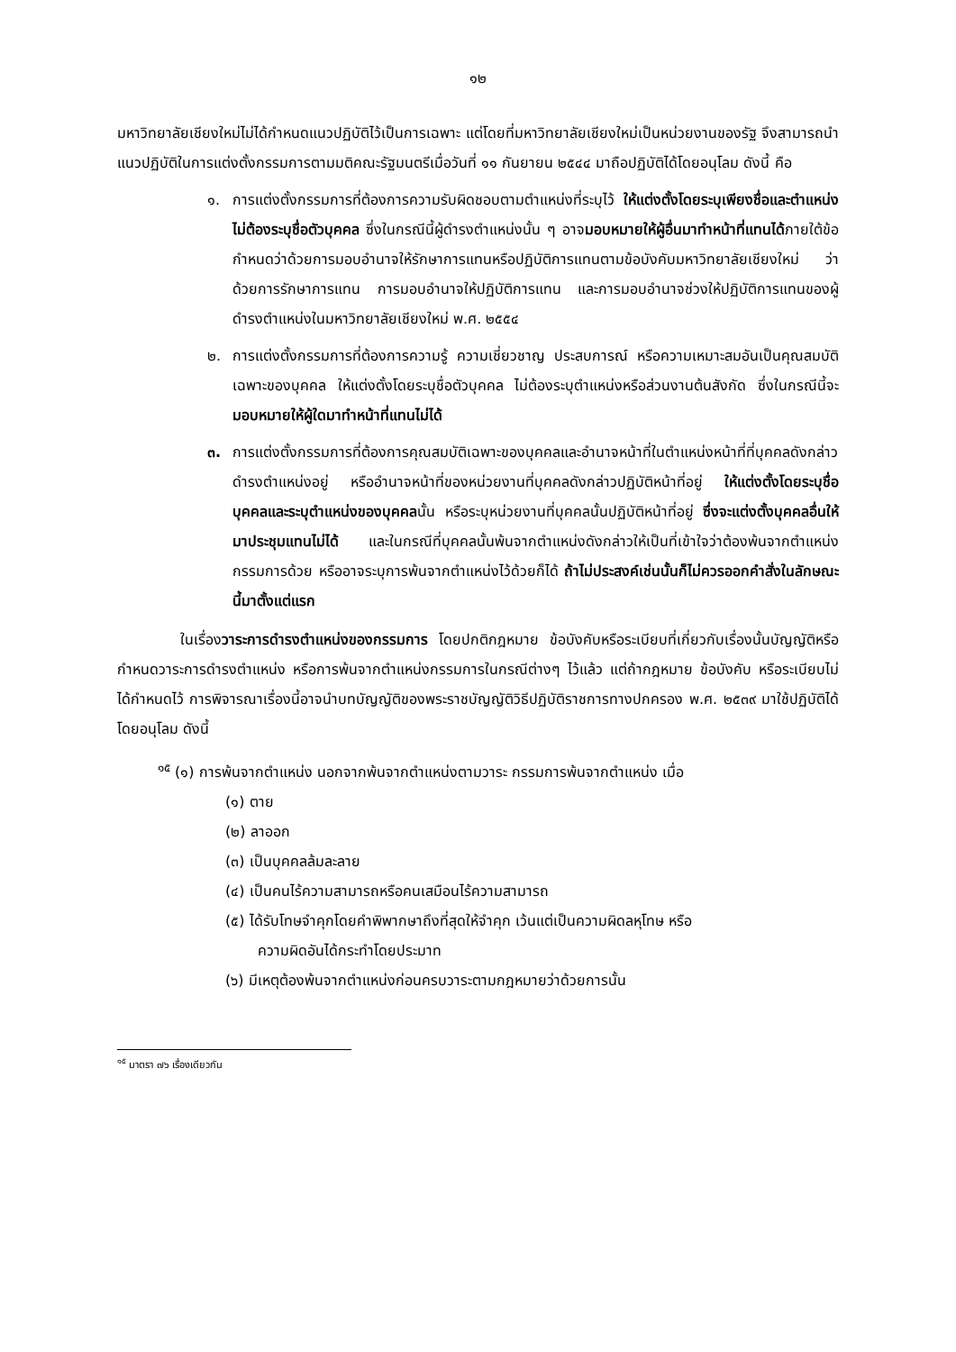๑๒
มหาวิทยาลัยเชียงใหม่ไม่ได้กำหนดแนวปฏิบัติไว้เป็นการเฉพาะ แต่โดยที่มหาวิทยาลัยเชียงใหม่เป็นหน่วยงานของรัฐ จึงสามารถนำแนวปฏิบัติในการแต่งตั้งกรรมการตามมติคณะรัฐมนตรีเมื่อวันที่ ๑๑ กันยายน ๒๕๔๔ มาถือปฏิบัติได้โดยอนุโลม ดังนี้ คือ
๑. การแต่งตั้งกรรมการที่ต้องการความรับผิดชอบตามตำแหน่งที่ระบุไว้ ให้แต่งตั้งโดยระบุเพียงชื่อและตำแหน่ง ไม่ต้องระบุชื่อตัวบุคคล ซึ่งในกรณีนี้ผู้ดำรงตำแหน่งนั้น ๆ อาจมอบหมายให้ผู้อื่นมาทำหน้าที่แทนได้ภายใต้ข้อกำหนดว่าด้วยการมอบอำนาจให้รักษาการแทนหรือปฏิบัติการแทนตามข้อบังคับมหาวิทยาลัยเชียงใหม่ ว่าด้วยการรักษาการแทน การมอบอำนาจให้ปฏิบัติการแทน และการมอบอำนาจช่วงให้ปฏิบัติการแทนของผู้ดำรงตำแหน่งในมหาวิทยาลัยเชียงใหม่ พ.ศ. ๒๕๕๔
๒. การแต่งตั้งกรรมการที่ต้องการความรู้ ความเชี่ยวชาญ ประสบการณ์ หรือความเหมาะสมอันเป็นคุณสมบัติเฉพาะของบุคคล ให้แต่งตั้งโดยระบุชื่อตัวบุคคล ไม่ต้องระบุตำแหน่งหรือส่วนงานต้นสังกัด ซึ่งในกรณีนี้จะมอบหมายให้ผู้ใดมาทำหน้าที่แทนไม่ได้
๓. การแต่งตั้งกรรมการที่ต้องการคุณสมบัติเฉพาะของบุคคลและอำนาจหน้าที่ในตำแหน่งหน้าที่ที่บุคคลดังกล่าวดำรงตำแหน่งอยู่ หรืออำนาจหน้าที่ของหน่วยงานที่บุคคลดังกล่าวปฏิบัติหน้าที่อยู่ ให้แต่งตั้งโดยระบุชื่อบุคคลและระบุตำแหน่งของบุคคลนั้น หรือระบุหน่วยงานที่บุคคลนั้นปฏิบัติหน้าที่อยู่ ซึ่งจะแต่งตั้งบุคคลอื่นให้มาประชุมแทนไม่ได้ และในกรณีที่บุคคลนั้นพ้นจากตำแหน่งดังกล่าวให้เป็นที่เข้าใจว่าต้องพ้นจากตำแหน่งกรรมการด้วย หรืออาจระบุการพ้นจากตำแหน่งไว้ด้วยก็ได้ ถ้าไม่ประสงค์เช่นนั้นก็ไม่ควรออกคำสั่งในลักษณะนี้มาตั้งแต่แรก
ในเรื่องวาระการดำรงตำแหน่งของกรรมการ โดยปกติกฎหมาย ข้อบังคับหรือระเบียบที่เกี่ยวกับเรื่องนั้นบัญญัติหรือกำหนดวาระการดำรงตำแหน่ง หรือการพ้นจากตำแหน่งกรรมการในกรณีต่างๆ ไว้แล้ว แต่ถ้ากฎหมาย ข้อบังคับ หรือระเบียบไม่ได้กำหนดไว้ การพิจารณาเรื่องนี้อาจนำบทบัญญัติของพระราชบัญญัติวิธีปฏิบัติราชการทางปกครอง พ.ศ. ๒๕๓๙ มาใช้ปฏิบัติได้โดยอนุโลม ดังนี้
<sup>๑๕</sup> (๑) การพ้นจากตำแหน่ง นอกจากพ้นจากตำแหน่งตามวาระ กรรมการพ้นจากตำแหน่ง เมื่อ
(๑) ตาย
(๒) ลาออก
(๓) เป็นบุคคลล้มละลาย
(๔) เป็นคนไร้ความสามารถหรือคนเสมือนไร้ความสามารถ
(๕) ได้รับโทษจำคุกโดยคำพิพากษาถึงที่สุดให้จำคุก เว้นแต่เป็นความผิดลหุโทษ หรือ
ความผิดอันได้กระทำโดยประมาท
(๖) มีเหตุต้องพ้นจากตำแหน่งก่อนครบวาระตามกฎหมายว่าด้วยการนั้น
<sup>๑๕</sup> มาตรา ๗๖ เรื่องเดียวกัน